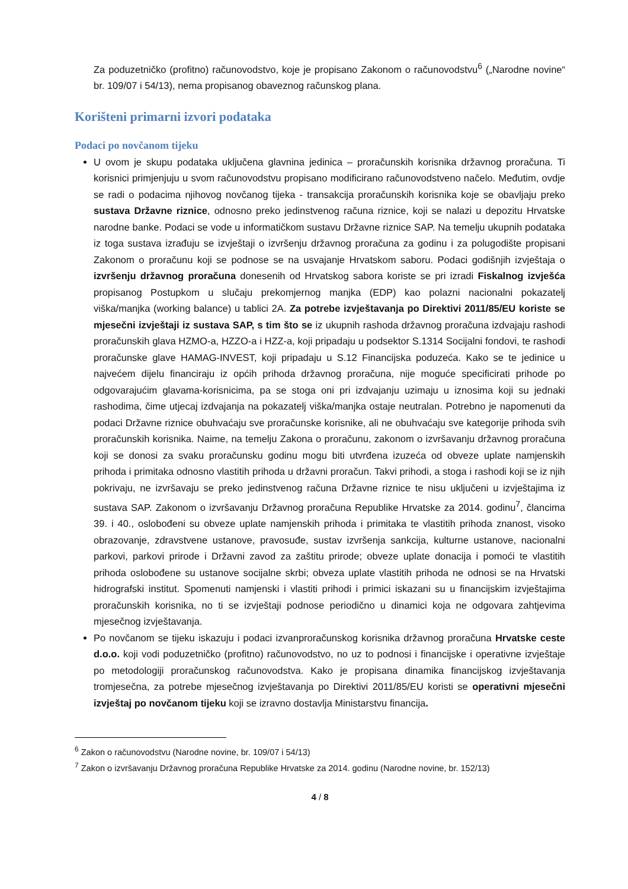Za poduzetničko (profitno) računovodstvo, koje je propisano Zakonom o računovodstvu<sup>6</sup> („Narodne novine“ br. 109/07 i 54/13), nema propisanog obaveznog računskog plana.
Korišteni primarni izvori podataka
Podaci po novčanom tijeku
U ovom je skupu podataka uključena glavnina jedinica – proračunskih korisnika državnog proračuna. Ti korisnici primjenjuju u svom računovodstvu propisano modificirano računovodstveno načelo. Međutim, ovdje se radi o podacima njihovog novčanog tijeka - transakcija proračunskih korisnika koje se obavljaju preko sustava Državne riznice, odnosno preko jedinstvenog računa riznice, koji se nalazi u depozitu Hrvatske narodne banke. Podaci se vode u informatičkom sustavu Državne riznice SAP. Na temelju ukupnih podataka iz toga sustava izrađuju se izvještaji o izvršenju državnog proračuna za godinu i za polugodište propisani Zakonom o proračunu koji se podnose se na usvajanje Hrvatskom saboru. Podaci godišnjih izvještaja o izvršenju državnog proračuna donesenih od Hrvatskog sabora koriste se pri izradi Fiskalnog izvješća propisanog Postupkom u slučaju prekomjernog manjka (EDP) kao polazni nacionalni pokazatelj viška/manjka (working balance) u tablici 2A. Za potrebe izvještavanja po Direktivi 2011/85/EU koriste se mjesečni izvještaji iz sustava SAP, s tim što se iz ukupnih rashoda državnog proračuna izdvajaju rashodi proračunskih glava HZMO-a, HZZO-a i HZZ-a, koji pripadaju u podsektor S.1314 Socijalni fondovi, te rashodi proračunske glave HAMAG-INVEST, koji pripadaju u S.12 Financijska poduzeća. Kako se te jedinice u najvećem dijelu financiraju iz općih prihoda državnog proračuna, nije moguće specificirati prihode po odgovarajućim glavama-korisnicima, pa se stoga oni pri izdvajanju uzimaju u iznosima koji su jednaki rashodima, čime utjecaj izdvajanja na pokazatelj viška/manjka ostaje neutralan. Potrebno je napomenuti da podaci Državne riznice obuhvaćaju sve proračunske korisnike, ali ne obuhvaćaju sve kategorije prihoda svih proračunskih korisnika. Naime, na temelju Zakona o proračunu, zakonom o izvršavanju državnog proračuna koji se donosi za svaku proračunsku godinu mogu biti utvrđena izuzeća od obveze uplate namjenskih prihoda i primitaka odnosno vlastitih prihoda u državni proračun. Takvi prihodi, a stoga i rashodi koji se iz njih pokrivaju, ne izvršavaju se preko jedinstvenog računa Državne riznice te nisu uključeni u izvještajima iz sustava SAP. Zakonom o izvršavanju Državnog proračuna Republike Hrvatske za 2014. godinu<sup>7</sup>, člancima 39. i 40., oslobođeni su obveze uplate namjenskih prihoda i primitaka te vlastitih prihoda znanost, visoko obrazovanje, zdravstvene ustanove, pravosuđe, sustav izvršenja sankcija, kulturne ustanove, nacionalni parkovi, parkovi prirode i Državni zavod za zaštitu prirode; obveze uplate donacija i pomoći te vlastitih prihoda oslobođene su ustanove socijalne skrbi; obveza uplate vlastitih prihoda ne odnosi se na Hrvatski hidrografski institut. Spomenuti namjenski i vlastiti prihodi i primici iskazani su u financijskim izvještajima proračunskih korisnika, no ti se izvještaji podnose periodično u dinamici koja ne odgovara zahtjevima mjesečnog izvještavanja.
Po novčanom se tijeku iskazuju i podaci izvanproračunskog korisnika državnog proračuna Hrvatske ceste d.o.o. koji vodi poduzetničko (profitno) računovodstvo, no uz to podnosi i financijske i operativne izvještaje po metodologiji proračunskog računovodstva. Kako je propisana dinamika financijskog izvještavanja tromjesečna, za potrebe mjesečnog izvještavanja po Direktivi 2011/85/EU koristi se operativni mjesečni izvještaj po novčanom tijeku koji se izravno dostavlja Ministarstvu financija.
<sup>6</sup> Zakon o računovodstvu (Narodne novine, br. 109/07 i 54/13)
<sup>7</sup> Zakon o izvršavanju Državnog proračuna Republike Hrvatske za 2014. godinu (Narodne novine, br. 152/13)
4 / 8